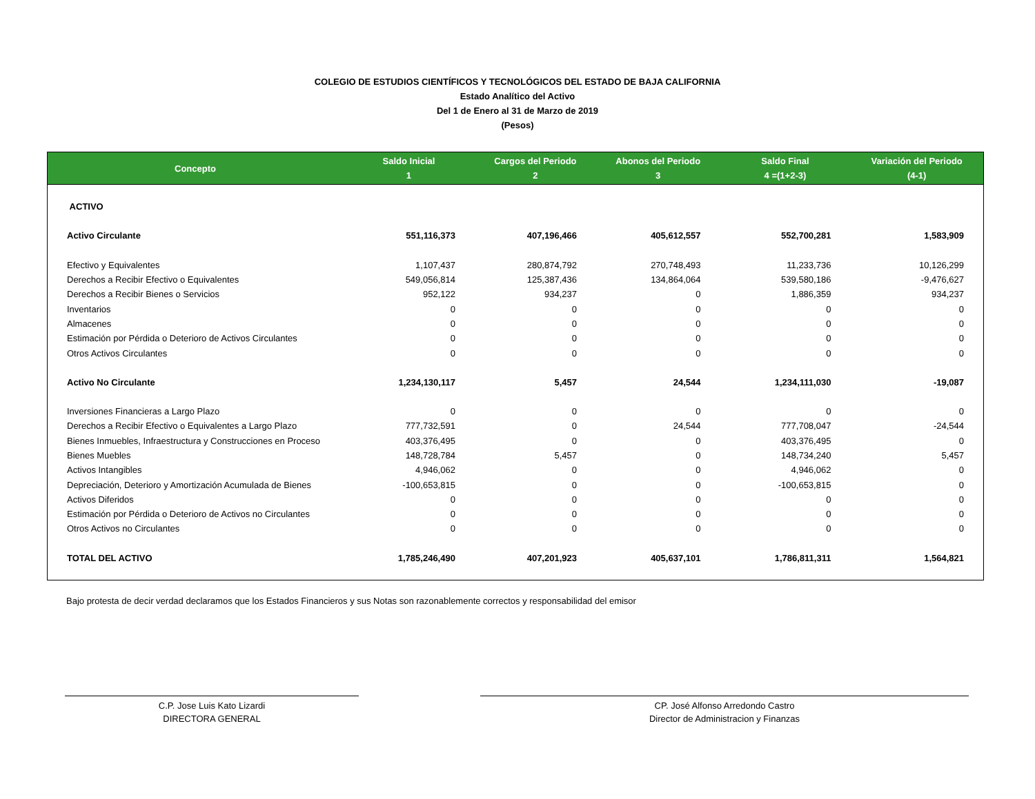COLEGIO DE ESTUDIOS CIENTÍFICOS Y TECNOLÓGICOS DEL ESTADO DE BAJA CALIFORNIA
Estado Analítico del Activo
Del 1 de Enero al 31 de Marzo de 2019
(Pesos)
| Concepto | Saldo Inicial 1 | Cargos del Periodo 2 | Abonos del Periodo 3 | Saldo Final 4 =(1+2-3) | Variación del Periodo (4-1) |
| --- | --- | --- | --- | --- | --- |
| ACTIVO | | | | | |
| Activo Circulante | 551,116,373 | 407,196,466 | 405,612,557 | 552,700,281 | 1,583,909 |
| Efectivo y Equivalentes | 1,107,437 | 280,874,792 | 270,748,493 | 11,233,736 | 10,126,299 |
| Derechos a Recibir Efectivo o Equivalentes | 549,056,814 | 125,387,436 | 134,864,064 | 539,580,186 | -9,476,627 |
| Derechos a Recibir Bienes o Servicios | 952,122 | 934,237 | 0 | 1,886,359 | 934,237 |
| Inventarios | 0 | 0 | 0 | 0 | 0 |
| Almacenes | 0 | 0 | 0 | 0 | 0 |
| Estimación por Pérdida o Deterioro de Activos Circulantes | 0 | 0 | 0 | 0 | 0 |
| Otros Activos Circulantes | 0 | 0 | 0 | 0 | 0 |
| Activo No Circulante | 1,234,130,117 | 5,457 | 24,544 | 1,234,111,030 | -19,087 |
| Inversiones Financieras a Largo Plazo | 0 | 0 | 0 | 0 | 0 |
| Derechos a Recibir Efectivo o Equivalentes a Largo Plazo | 777,732,591 | 0 | 24,544 | 777,708,047 | -24,544 |
| Bienes Inmuebles, Infraestructura y Construcciones en Proceso | 403,376,495 | 0 | 0 | 403,376,495 | 0 |
| Bienes Muebles | 148,728,784 | 5,457 | 0 | 148,734,240 | 5,457 |
| Activos Intangibles | 4,946,062 | 0 | 0 | 4,946,062 | 0 |
| Depreciación, Deterioro y Amortización Acumulada de Bienes | -100,653,815 | 0 | 0 | -100,653,815 | 0 |
| Activos Diferidos | 0 | 0 | 0 | 0 | 0 |
| Estimación por Pérdida o Deterioro de Activos no Circulantes | 0 | 0 | 0 | 0 | 0 |
| Otros Activos no Circulantes | 0 | 0 | 0 | 0 | 0 |
| TOTAL DEL ACTIVO | 1,785,246,490 | 407,201,923 | 405,637,101 | 1,786,811,311 | 1,564,821 |
Bajo protesta de decir verdad declaramos que los Estados Financieros y sus Notas son razonablemente correctos y responsabilidad del emisor
C.P. Jose Luis Kato Lizardi
DIRECTORA GENERAL
CP. José Alfonso Arredondo Castro
Director de Administracion y Finanzas